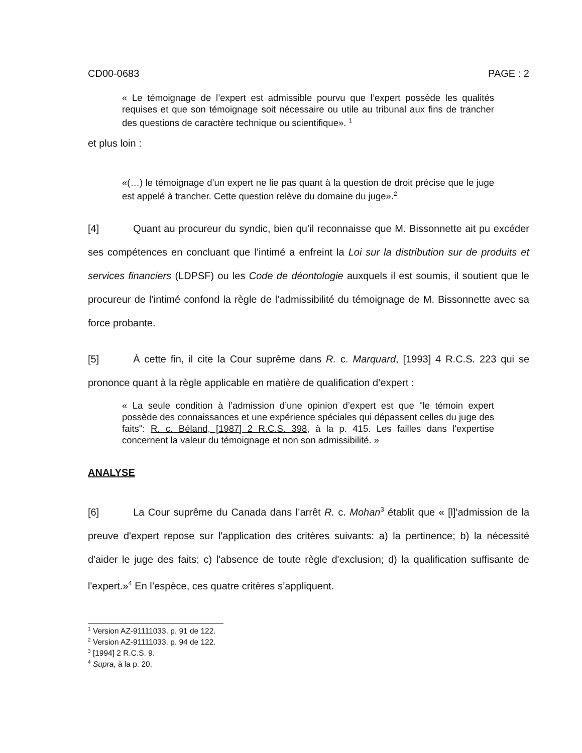CD00-0683 PAGE : 2
« Le témoignage de l’expert est admissible pourvu que l’expert possède les qualités requises et que son témoignage soit nécessaire ou utile au tribunal aux fins de trancher des questions de caractère technique ou scientifique». <sup>1</sup>
et plus loin :
«(…) le témoignage d’un expert ne lie pas quant à la question de droit précise que le juge est appelé à trancher. Cette question relève du domaine du juge».<sup>2</sup>
[4] Quant au procureur du syndic, bien qu’il reconnaisse que M. Bissonnette ait pu excéder ses compétences en concluant que l’intimé a enfreint la Loi sur la distribution sur de produits et services financiers (LDPSF) ou les Code de déontologie auxquels il est soumis, il soutient que le procureur de l’intimé confond la règle de l’admissibilité du témoignage de M. Bissonnette avec sa force probante.
[5] À cette fin, il cite la Cour suprême dans R. c. Marquard, [1993] 4 R.C.S. 223 qui se prononce quant à la règle applicable en matière de qualification d’expert :
« La seule condition à l’admission d’une opinion d’expert est que "le témoin expert possède des connaissances et une expérience spéciales qui dépassent celles du juge des faits": R. c. Béland, [1987] 2 R.C.S. 398, à la p. 415. Les failles dans l'expertise concernent la valeur du témoignage et non son admissibilité. »
ANALYSE
[6] La Cour suprême du Canada dans l’arrêt R. c. Mohan<sup>3</sup> établit que « [l]'admission de la preuve d'expert repose sur l'application des critères suivants: a) la pertinence; b) la nécessité d'aider le juge des faits; c) l'absence de toute règle d'exclusion; d) la qualification suffisante de l'expert.»<sup>4</sup> En l’espèce, ces quatre critères s’appliquent.
<sup>1</sup> Version AZ-91111033, p. 91 de 122.
<sup>2</sup> Version AZ-91111033, p. 94 de 122.
<sup>3</sup> [1994] 2 R.C.S. 9.
<sup>4</sup> Supra, à la p. 20.